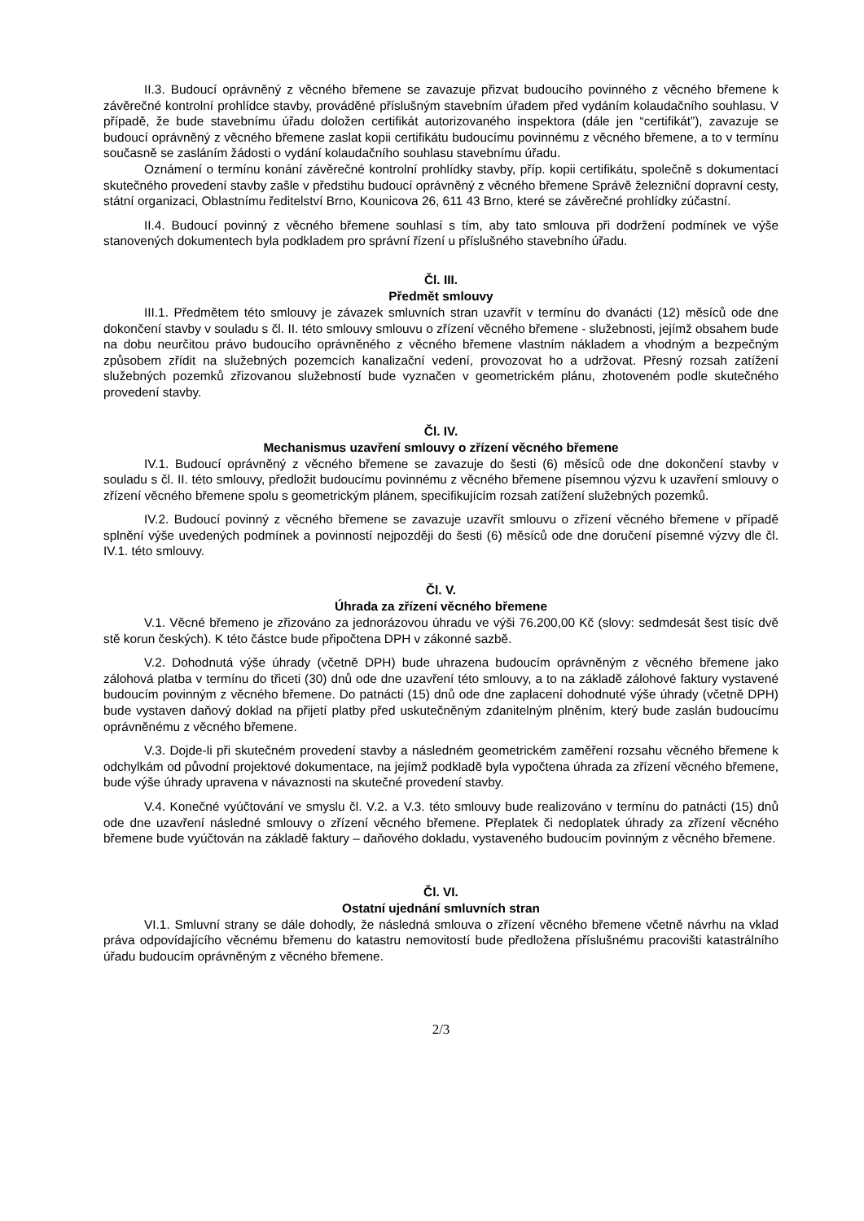II.3. Budoucí oprávněný z věcného břemene se zavazuje přizvat budoucího povinného z věcného břemene k závěrečné kontrolní prohlídce stavby, prováděné příslušným stavebním úřadem před vydáním kolaudačního souhlasu. V případě, že bude stavebnímu úřadu doložen certifikát autorizovaného inspektora (dále jen “certifikát”), zavazuje se budoucí oprávněný z věcného břemene zaslat kopii certifikátu budoucímu povinnému z věcného břemene, a to v termínu současně se zasláním žádosti o vydání kolaudačního souhlasu stavebnímu úřadu.
Oznámení o termínu konání závěrečné kontrolní prohlídky stavby, příp. kopii certifikátu, společně s dokumentací skutečného provedení stavby zašle v předstihu budoucí oprávněný z věcného břemene Správě železniční dopravní cesty, státní organizaci, Oblastnímu ředitelství Brno, Kounicova 26, 611 43 Brno, které se závěrečné prohlídky zúčastní.
II.4. Budoucí povinný z věcného břemene souhlasí s tím, aby tato smlouva při dodržení podmínek ve výše stanovených dokumentech byla podkladem pro správní řízení u příslušného stavebního úřadu.
Čl. III.
Předmět smlouvy
III.1. Předmětem této smlouvy je závazek smluvních stran uzavřít v termínu do dvanácti (12) měsíců ode dne dokončení stavby v souladu s čl. II. této smlouvy smlouvu o zřízení věcného břemene - služebnosti, jejímž obsahem bude na dobu neurčitou právo budoucího oprávněného z věcného břemene vlastním nákladem a vhodným a bezpečným způsobem zřídit na služebných pozemcích kanalizační vedení, provozovat ho a udržovat. Přesný rozsah zatížení služebných pozemků zřizovanou služebností bude vyznačen v geometrickém plánu, zhotoveném podle skutečného provedení stavby.
Čl. IV.
Mechanismus uzavření smlouvy o zřízení věcného břemene
IV.1. Budoucí oprávněný z věcného břemene se zavazuje do šesti (6) měsíců ode dne dokončení stavby v souladu s čl. II. této smlouvy, předložit budoucímu povinnému z věcného břemene písemnou výzvu k uzavření smlouvy o zřízení věcného břemene spolu s geometrickým plánem, specifikujícím rozsah zatížení služebných pozemků.
IV.2. Budoucí povinný z věcného břemene se zavazuje uzavřít smlouvu o zřízení věcného břemene v případě splnění výše uvedených podmínek a povinností nejpozději do šesti (6) měsíců ode dne doručení písemné výzvy dle čl. IV.1. této smlouvy.
Čl. V.
Úhrada za zřízení věcného břemene
V.1. Věcné břemeno je zřizováno za jednorázovou úhradu ve výši 76.200,00 Kč (slovy: sedmdesát šest tisíc dvě stě korun českých). K této částce bude připočtena DPH v zákonné sazbě.
V.2. Dohodnutá výše úhrady (včetně DPH) bude uhrazena budoucím oprávněným z věcného břemene jako zálohová platba v termínu do třiceti (30) dnů ode dne uzavření této smlouvy, a to na základě zálohové faktury vystavené budoucím povinným z věcného břemene. Do patnácti (15) dnů ode dne zaplacení dohodnuté výše úhrady (včetně DPH) bude vystaven daňový doklad na přijetí platby před uskutečněným zdanitelným plněním, který bude zaslán budoucímu oprávněnému z věcného břemene.
V.3. Dojde-li při skutečném provedení stavby a následném geometrickém zaměření rozsahu věcného břemene k odchylkám od původní projektové dokumentace, na jejímž podkladě byla vypočtena úhrada za zřízení věcného břemene, bude výše úhrady upravena v návaznosti na skutečné provedení stavby.
V.4. Konečné vyúčtování ve smyslu čl. V.2. a V.3. této smlouvy bude realizováno v termínu do patnácti (15) dnů ode dne uzavření následné smlouvy o zřízení věcného břemene. Přeplatek či nedoplatek úhrady za zřízení věcného břemene bude vyúčtován na základě faktury – daňového dokladu, vystaveného budoucím povinným z věcného břemene.
Čl. VI.
Ostatní ujednání smluvních stran
VI.1. Smluvní strany se dále dohodly, že následná smlouva o zřízení věcného břemene včetně návrhu na vklad práva odpovídajícího věcnému břemenu do katastru nemovitostí bude předložena příslušnému pracovišti katastrálního úřadu budoucím oprávněným z věcného břemene.
2/3